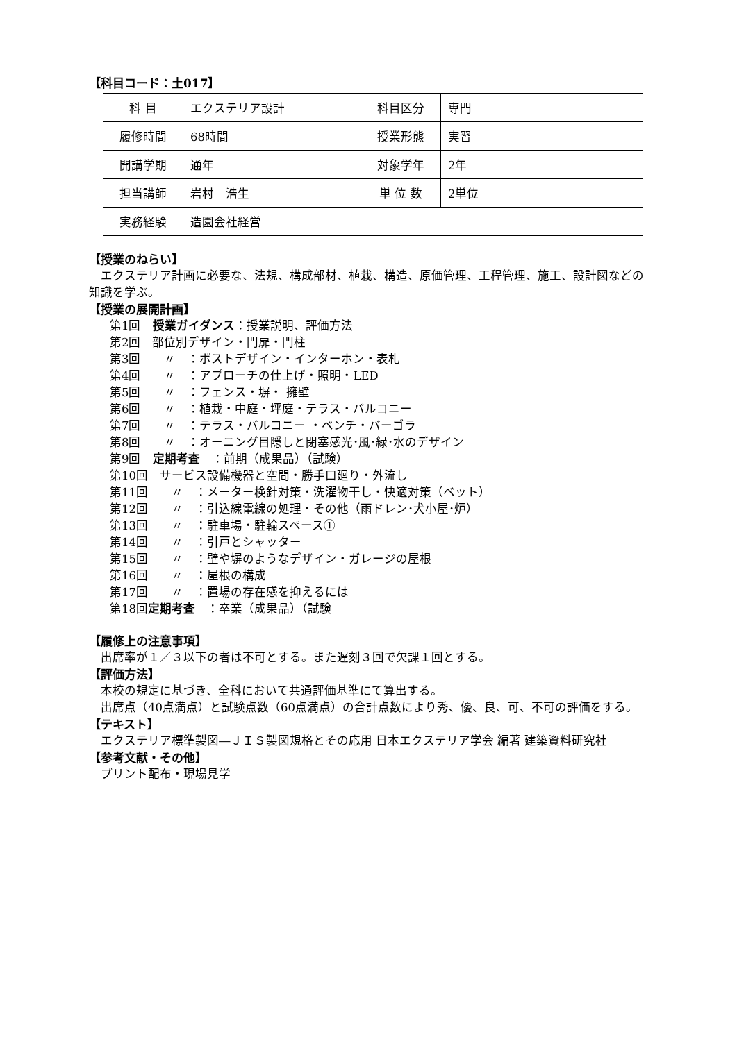【科目コード：土017】
| 科 目 | エクステリア設計 | 科目区分 | 専門 |
| 履修時間 | 68時間 | 授業形態 | 実習 |
| 開講学期 | 通年 | 対象学年 | 2年 |
| 担当講師 | 岩村 浩生 | 単 位 数 | 2単位 |
| 実務経験 | 造園会社経営 | | |
【授業のねらい】
　エクステリア計画に必要な、法規、構成部材、植栽、構造、原価管理、工程管理、施工、設計図などの知識を学ぶ。
【授業の展開計画】
第1回　授業ガイダンス：授業説明、評価方法
第2回　部位別デザイン・門扉・門柱
第3回　　〃　：ポストデザイン・インターホン・表札
第4回　　〃　：アプローチの仕上げ・照明・LED
第5回　　〃　：フェンス・塀・ 擁壁
第6回　　〃　：植栽・中庭・坪庭・テラス・バルコニー
第7回　　〃　：テラス・バルコニー ・ベンチ・バーゴラ
第8回　　〃　：オーニング目隠しと閉塞感光･風･緑･水のデザイン
第9回　定期考査　：前期（成果品）（試験）
第10回　サービス設備機器と空間・勝手口廻り・外流し
第11回　　〃　：メーター検針対策・洗濯物干し・快適対策（ベット）
第12回　　〃　：引込線電線の処理・その他（雨ドレン･犬小屋･炉）
第13回　　〃　：駐車場・駐輪スペース①
第14回　　〃　：引戸とシャッター
第15回　　〃　：壁や塀のようなデザイン・ガレージの屋根
第16回　　〃　：屋根の構成
第17回　　〃　：置場の存在感を抑えるには
第18回定期考査　：卒業（成果品）（試験
【履修上の注意事項】
　出席率が１／３以下の者は不可とする。また遅刻３回で欠課１回とする。
【評価方法】
　本校の規定に基づき、全科において共通評価基準にて算出する。
　出席点（40点満点）と試験点数（60点満点）の合計点数により秀、優、良、可、不可の評価をする。
【テキスト】
　エクステリア標準製図―ＪＩＳ製図規格とその応用 日本エクステリア学会 編著 建築資料研究社
【参考文献・その他】
　プリント配布・現場見学